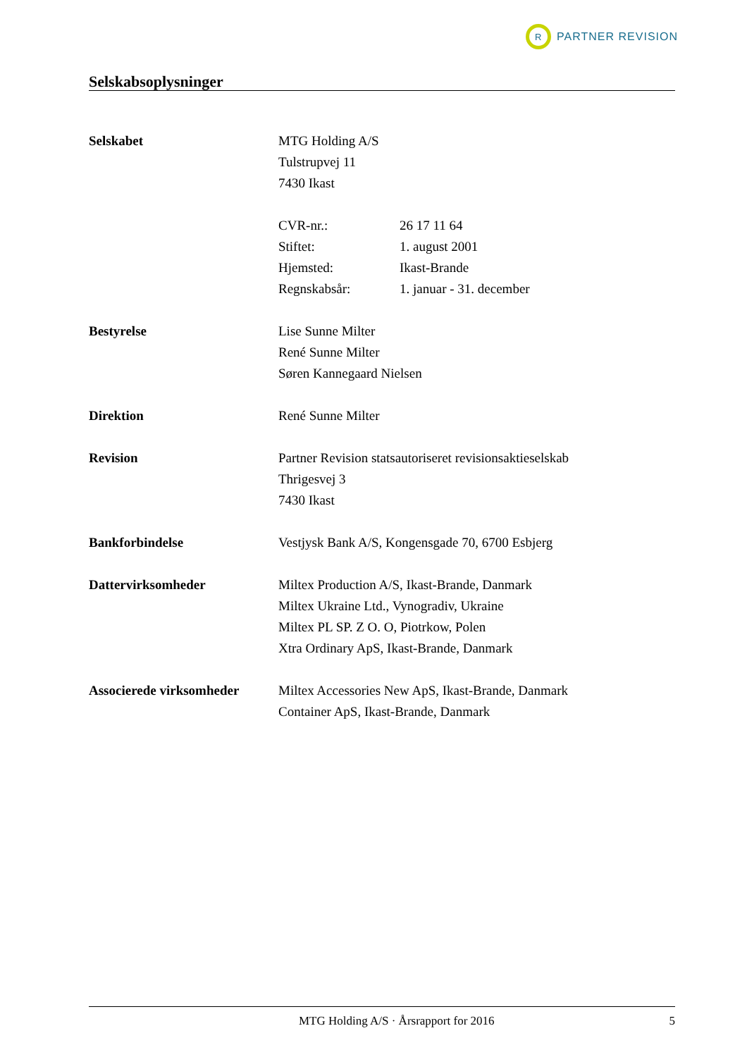R
PARTNER REVISION
Selskabsoplysninger
Selskabet MTG Holding A/S
Tulstrupvej 11
7430 Ikast
CVR-nr.: 26 17 11 64
Stiftet: 1. august 2001
Hjemsted: Ikast-Brande
Regnskabsår: 1. januar - 31. december
Bestyrelse Lise Sunne Milter
René Sunne Milter
Søren Kannegaard Nielsen
Direktion René Sunne Milter
Revision Partner Revision statsautoriseret revisionsaktieselskab
Thrigesvej 3
7430 Ikast
Bankforbindelse Vestjysk Bank A/S, Kongensgade 70, 6700 Esbjerg
Dattervirksomheder Miltex Production A/S, Ikast-Brande, Danmark
Miltex Ukraine Ltd., Vynogradiv, Ukraine
Miltex PL SP. Z O. O, Piotrkow, Polen
Xtra Ordinary ApS, Ikast-Brande, Danmark
Associerede virksomheder
Miltex Accessories New ApS, Ikast-Brande, Danmark
Container ApS, Ikast-Brande, Danmark
MTG Holding A/S · Årsrapport for 2016 5